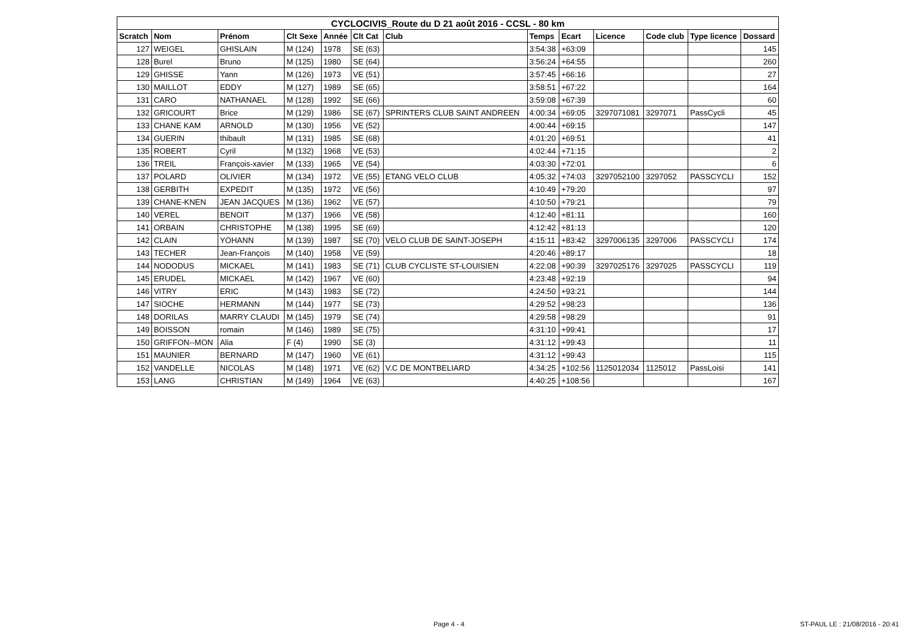| CYCLOCIVIS_Route du D 21 août 2016 - CCSL - 80 km | | | | | | | | | | | | |
| --- | --- | --- | --- | --- | --- | --- | --- | --- | --- | --- | --- | --- |
| Scratch | Nom | Prénom | Clt Sexe | Année | Clt Cat | Club | Temps | Ecart | Licence | Code club | Type licence | Dossard |
| 127 | WEIGEL | GHISLAIN | M (124) | 1978 | SE (63) | | 3:54:38 | +63:09 | | | | 145 |
| 128 | Burel | Bruno | M (125) | 1980 | SE (64) | | 3:56:24 | +64:55 | | | | 260 |
| 129 | GHISSE | Yann | M (126) | 1973 | VE (51) | | 3:57:45 | +66:16 | | | | 27 |
| 130 | MAILLOT | EDDY | M (127) | 1989 | SE (65) | | 3:58:51 | +67:22 | | | | 164 |
| 131 | CARO | NATHANAEL | M (128) | 1992 | SE (66) | | 3:59:08 | +67:39 | | | | 60 |
| 132 | GRICOURT | Brice | M (129) | 1986 | SE (67) | SPRINTERS CLUB SAINT ANDREEN | 4:00:34 | +69:05 | 3297071081 | 3297071 | PassCycli | 45 |
| 133 | CHANE KAM | ARNOLD | M (130) | 1956 | VE (52) | | 4:00:44 | +69:15 | | | | 147 |
| 134 | GUERIN | thibault | M (131) | 1985 | SE (68) | | 4:01:20 | +69:51 | | | | 41 |
| 135 | ROBERT | Cyril | M (132) | 1968 | VE (53) | | 4:02:44 | +71:15 | | | | 2 |
| 136 | TREIL | François-xavier | M (133) | 1965 | VE (54) | | 4:03:30 | +72:01 | | | | 6 |
| 137 | POLARD | OLIVIER | M (134) | 1972 | VE (55) | ETANG VELO CLUB | 4:05:32 | +74:03 | 3297052100 | 3297052 | PASSCYCLI | 152 |
| 138 | GERBITH | EXPEDIT | M (135) | 1972 | VE (56) | | 4:10:49 | +79:20 | | | | 97 |
| 139 | CHANE-KNEN | JEAN JACQUES | M (136) | 1962 | VE (57) | | 4:10:50 | +79:21 | | | | 79 |
| 140 | VEREL | BENOIT | M (137) | 1966 | VE (58) | | 4:12:40 | +81:11 | | | | 160 |
| 141 | ORBAIN | CHRISTOPHE | M (138) | 1995 | SE (69) | | 4:12:42 | +81:13 | | | | 120 |
| 142 | CLAIN | YOHANN | M (139) | 1987 | SE (70) | VELO CLUB DE SAINT-JOSEPH | 4:15:11 | +83:42 | 3297006135 | 3297006 | PASSCYCLI | 174 |
| 143 | TECHER | Jean-François | M (140) | 1958 | VE (59) | | 4:20:46 | +89:17 | | | | 18 |
| 144 | NODODUS | MICKAEL | M (141) | 1983 | SE (71) | CLUB CYCLISTE ST-LOUISIEN | 4:22:08 | +90:39 | 3297025176 | 3297025 | PASSCYCLI | 119 |
| 145 | ERUDEL | MICKAEL | M (142) | 1967 | VE (60) | | 4:23:48 | +92:19 | | | | 94 |
| 146 | VITRY | ERIC | M (143) | 1983 | SE (72) | | 4:24:50 | +93:21 | | | | 144 |
| 147 | SIOCHE | HERMANN | M (144) | 1977 | SE (73) | | 4:29:52 | +98:23 | | | | 136 |
| 148 | DORILAS | MARRY CLAUDI | M (145) | 1979 | SE (74) | | 4:29:58 | +98:29 | | | | 91 |
| 149 | BOISSON | romain | M (146) | 1989 | SE (75) | | 4:31:10 | +99:41 | | | | 17 |
| 150 | GRIFFON--MON | Alia | F (4) | 1990 | SE (3) | | 4:31:12 | +99:43 | | | | 11 |
| 151 | MAUNIER | BERNARD | M (147) | 1960 | VE (61) | | 4:31:12 | +99:43 | | | | 115 |
| 152 | VANDELLE | NICOLAS | M (148) | 1971 | VE (62) | V.C DE MONTBELIARD | 4:34:25 | +102:56 | 1125012034 | 1125012 | PassLoisi | 141 |
| 153 | LANG | CHRISTIAN | M (149) | 1964 | VE (63) | | 4:40:25 | +108:56 | | | | 167 |
Page 4 - 4
ST-PAUL LE : 21/08/2016 - 20:41